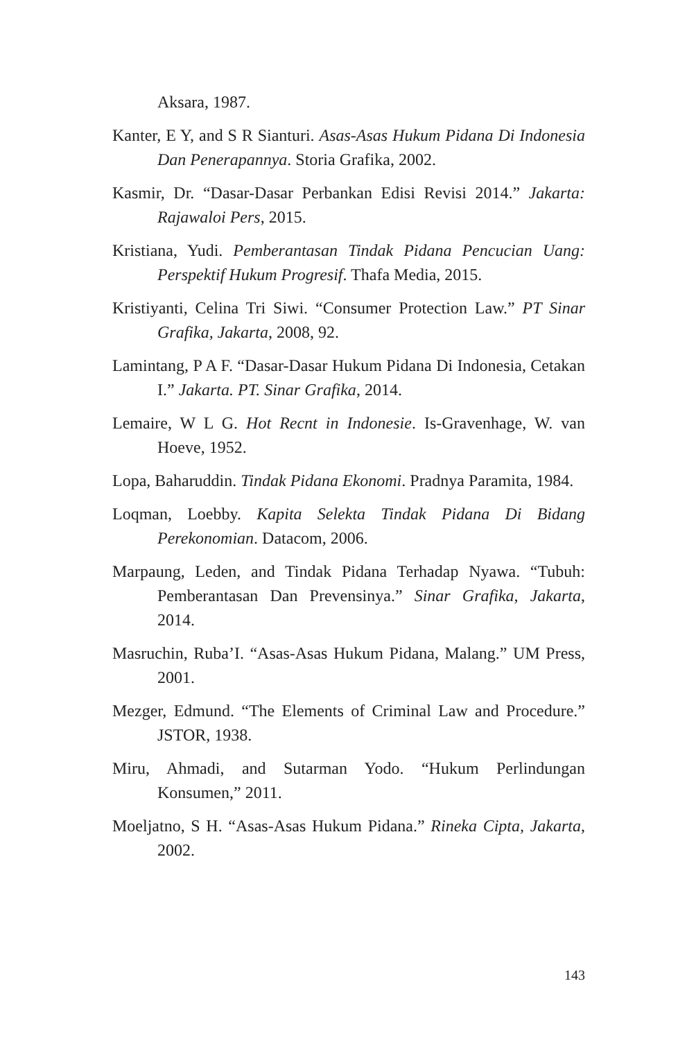Aksara, 1987.
Kanter, E Y, and S R Sianturi. Asas-Asas Hukum Pidana Di Indonesia Dan Penerapannya. Storia Grafika, 2002.
Kasmir, Dr. “Dasar-Dasar Perbankan Edisi Revisi 2014.” Jakarta: Rajawaloi Pers, 2015.
Kristiana, Yudi. Pemberantasan Tindak Pidana Pencucian Uang: Perspektif Hukum Progresif. Thafa Media, 2015.
Kristiyanti, Celina Tri Siwi. “Consumer Protection Law.” PT Sinar Grafika, Jakarta, 2008, 92.
Lamintang, P A F. “Dasar-Dasar Hukum Pidana Di Indonesia, Cetakan I.” Jakarta. PT. Sinar Grafika, 2014.
Lemaire, W L G. Hot Recnt in Indonesie. Is-Gravenhage, W. van Hoeve, 1952.
Lopa, Baharuddin. Tindak Pidana Ekonomi. Pradnya Paramita, 1984.
Loqman, Loebby. Kapita Selekta Tindak Pidana Di Bidang Perekonomian. Datacom, 2006.
Marpaung, Leden, and Tindak Pidana Terhadap Nyawa. “Tubuh: Pemberantasan Dan Prevensinya.” Sinar Grafika, Jakarta, 2014.
Masruchin, Ruba’I. “Asas-Asas Hukum Pidana, Malang.” UM Press, 2001.
Mezger, Edmund. “The Elements of Criminal Law and Procedure.” JSTOR, 1938.
Miru, Ahmadi, and Sutarman Yodo. “Hukum Perlindungan Konsumen,” 2011.
Moeljatno, S H. “Asas-Asas Hukum Pidana.” Rineka Cipta, Jakarta, 2002.
143